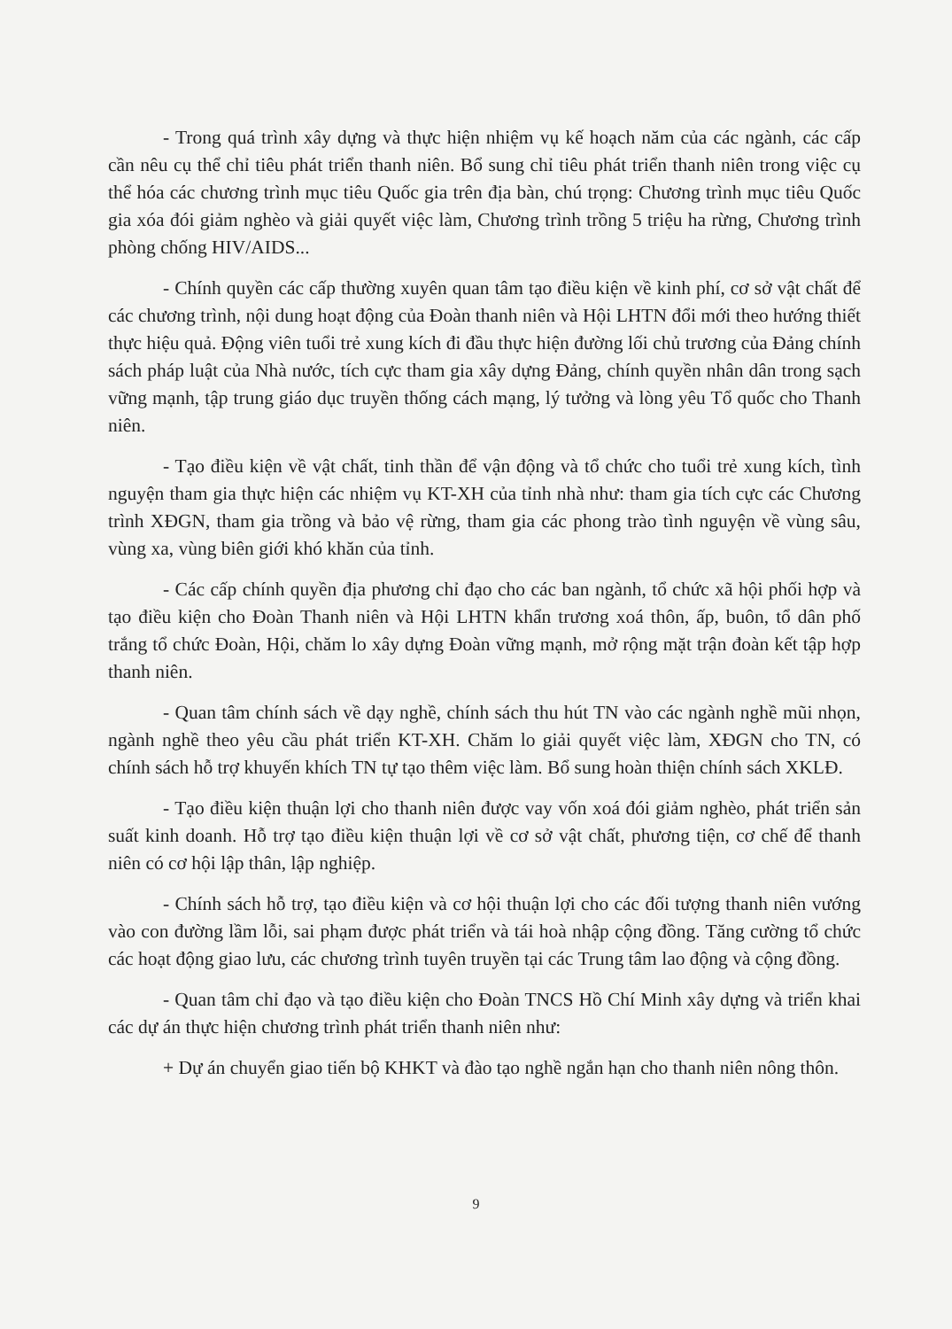- Trong quá trình xây dựng và thực hiện nhiệm vụ kế hoạch năm của các ngành, các cấp cần nêu cụ thể chỉ tiêu phát triển thanh niên. Bổ sung chỉ tiêu phát triển thanh niên trong việc cụ thể hóa các chương trình mục tiêu Quốc gia trên địa bàn, chú trọng: Chương trình mục tiêu Quốc gia xóa đói giảm nghèo và giải quyết việc làm, Chương trình trồng 5 triệu ha rừng, Chương trình phòng chống HIV/AIDS...
- Chính quyền các cấp thường xuyên quan tâm tạo điều kiện về kinh phí, cơ sở vật chất để các chương trình, nội dung hoạt động của Đoàn thanh niên và Hội LHTN đổi mới theo hướng thiết thực hiệu quả. Động viên tuổi trẻ xung kích đi đầu thực hiện đường lối chủ trương của Đảng chính sách pháp luật của Nhà nước, tích cực tham gia xây dựng Đảng, chính quyền nhân dân trong sạch vững mạnh, tập trung giáo dục truyền thống cách mạng, lý tưởng và lòng yêu Tổ quốc cho Thanh niên.
- Tạo điều kiện về vật chất, tinh thần để vận động và tổ chức cho tuổi trẻ xung kích, tình nguyện tham gia thực hiện các nhiệm vụ KT-XH của tỉnh nhà như: tham gia tích cực các Chương trình XĐGN, tham gia trồng và bảo vệ rừng, tham gia các phong trào tình nguyện về vùng sâu, vùng xa, vùng biên giới khó khăn của tỉnh.
- Các cấp chính quyền địa phương chỉ đạo cho các ban ngành, tổ chức xã hội phối hợp và tạo điều kiện cho Đoàn Thanh niên và Hội LHTN khẩn trương xoá thôn, ấp, buôn, tổ dân phố trắng tổ chức Đoàn, Hội, chăm lo xây dựng Đoàn vững mạnh, mở rộng mặt trận đoàn kết tập hợp thanh niên.
- Quan tâm chính sách về dạy nghề, chính sách thu hút TN vào các ngành nghề mũi nhọn, ngành nghề theo yêu cầu phát triển KT-XH. Chăm lo giải quyết việc làm, XĐGN cho TN, có chính sách hỗ trợ khuyến khích TN tự tạo thêm việc làm. Bổ sung hoàn thiện chính sách XKLĐ.
- Tạo điều kiện thuận lợi cho thanh niên được vay vốn xoá đói giảm nghèo, phát triển sản suất kinh doanh. Hỗ trợ tạo điều kiện thuận lợi về cơ sở vật chất, phương tiện, cơ chế để thanh niên có cơ hội lập thân, lập nghiệp.
- Chính sách hỗ trợ, tạo điều kiện và cơ hội thuận lợi cho các đối tượng thanh niên vướng vào con đường lầm lỗi, sai phạm được phát triển và tái hoà nhập cộng đồng. Tăng cường tổ chức các hoạt động giao lưu, các chương trình tuyên truyền tại các Trung tâm lao động và cộng đồng.
- Quan tâm chỉ đạo và tạo điều kiện cho Đoàn TNCS Hồ Chí Minh xây dựng và triển khai các dự án thực hiện chương trình phát triển thanh niên như:
+ Dự án chuyển giao tiến bộ KHKT và đào tạo nghề ngắn hạn cho thanh niên nông thôn.
9